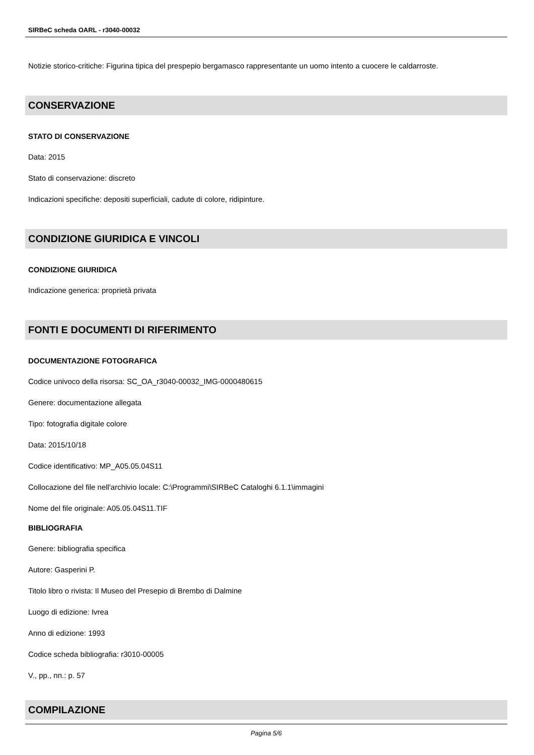SIRBeC scheda OARL - r3040-00032
Notizie storico-critiche: Figurina tipica del prespepio bergamasco rappresentante un uomo intento a cuocere le caldarroste.
CONSERVAZIONE
STATO DI CONSERVAZIONE
Data: 2015
Stato di conservazione: discreto
Indicazioni specifiche: depositi superficiali, cadute di colore, ridipinture.
CONDIZIONE GIURIDICA E VINCOLI
CONDIZIONE GIURIDICA
Indicazione generica: proprietà privata
FONTI E DOCUMENTI DI RIFERIMENTO
DOCUMENTAZIONE FOTOGRAFICA
Codice univoco della risorsa: SC_OA_r3040-00032_IMG-0000480615
Genere: documentazione allegata
Tipo: fotografia digitale colore
Data: 2015/10/18
Codice identificativo: MP_A05.05.04S11
Collocazione del file nell'archivio locale: C:\Programmi\SIRBeC Cataloghi 6.1.1\immagini
Nome del file originale: A05.05.04S11.TIF
BIBLIOGRAFIA
Genere: bibliografia specifica
Autore: Gasperini P.
Titolo libro o rivista: Il Museo del Presepio di Brembo di Dalmine
Luogo di edizione: Ivrea
Anno di edizione: 1993
Codice scheda bibliografia: r3010-00005
V., pp., nn.: p. 57
COMPILAZIONE
Pagina 5/6